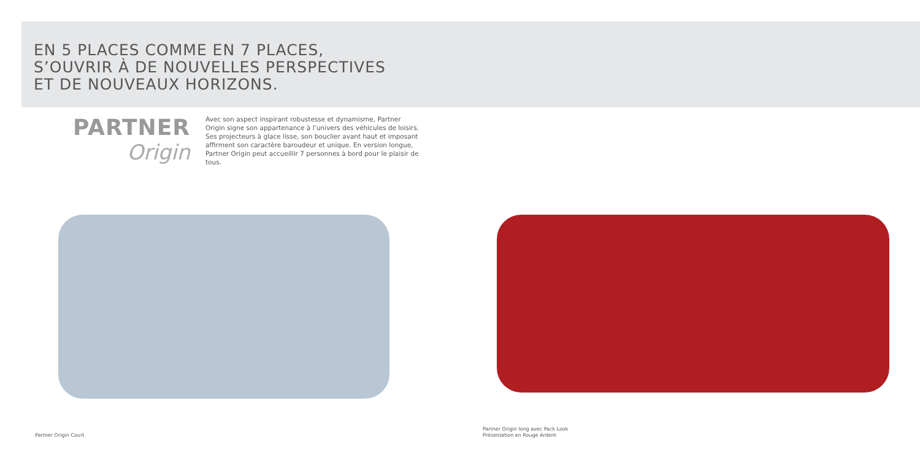EN 5 PLACES COMME EN 7 PLACES,
S’OUVRIR À DE NOUVELLES PERSPECTIVES
ET DE NOUVEAUX HORIZONS.
PARTNER
Origin
Avec son aspect inspirant robustesse et dynamisme, Partner Origin signe son appartenance à l’univers des véhicules de loisirs.
Ses projecteurs à glace lisse, son bouclier avant haut et imposant affirment son caractère baroudeur et unique. En version longue, Partner Origin peut accueillir 7 personnes à bord pour le plaisir de tous.
Partner Origin Court
Partner Origin long avec Pack Look
Présentation en Rouge Ardent